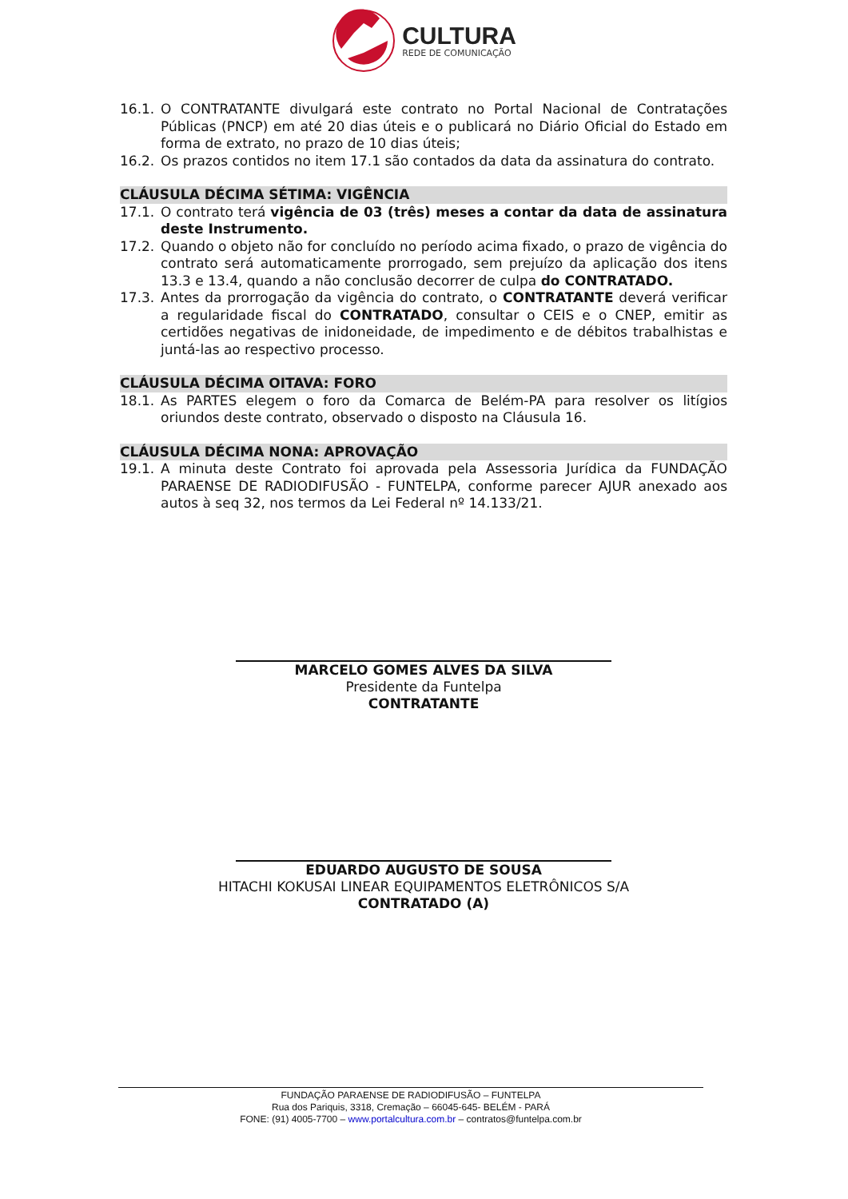CULTURA
REDE DE COMUNICAÇÃO
16.1. O CONTRATANTE divulgará este contrato no Portal Nacional de Contratações Públicas (PNCP) em até 20 dias úteis e o publicará no Diário Oficial do Estado em forma de extrato, no prazo de 10 dias úteis;
16.2. Os prazos contidos no item 17.1 são contados da data da assinatura do contrato.
CLÁUSULA DÉCIMA SÉTIMA: VIGÊNCIA
17.1. O contrato terá vigência de 03 (três) meses a contar da data de assinatura deste Instrumento.
17.2. Quando o objeto não for concluído no período acima fixado, o prazo de vigência do contrato será automaticamente prorrogado, sem prejuízo da aplicação dos itens 13.3 e 13.4, quando a não conclusão decorrer de culpa do CONTRATADO.
17.3. Antes da prorrogação da vigência do contrato, o CONTRATANTE deverá verificar a regularidade fiscal do CONTRATADO, consultar o CEIS e o CNEP, emitir as certidões negativas de inidoneidade, de impedimento e de débitos trabalhistas e juntá-las ao respectivo processo.
CLÁUSULA DÉCIMA OITAVA: FORO
18.1. As PARTES elegem o foro da Comarca de Belém-PA para resolver os litígios oriundos deste contrato, observado o disposto na Cláusula 16.
CLÁUSULA DÉCIMA NONA: APROVAÇÃO
19.1. A minuta deste Contrato foi aprovada pela Assessoria Jurídica da FUNDAÇÃO PARAENSE DE RADIODIFUSÃO - FUNTELPA, conforme parecer AJUR anexado aos autos à seq 32, nos termos da Lei Federal nº 14.133/21.
MARCELO GOMES ALVES DA SILVA
Presidente da Funtelpa
CONTRATANTE
EDUARDO AUGUSTO DE SOUSA
HITACHI KOKUSAI LINEAR EQUIPAMENTOS ELETRÔNICOS S/A
CONTRATADO (A)
FUNDAÇÃO PARAENSE DE RADIODIFUSÃO – FUNTELPA
Rua dos Pariquis, 3318, Cremação – 66045-645- BELÉM - PARÁ
FONE: (91) 4005-7700 – www.portalcultura.com.br – contratos@funtelpa.com.br